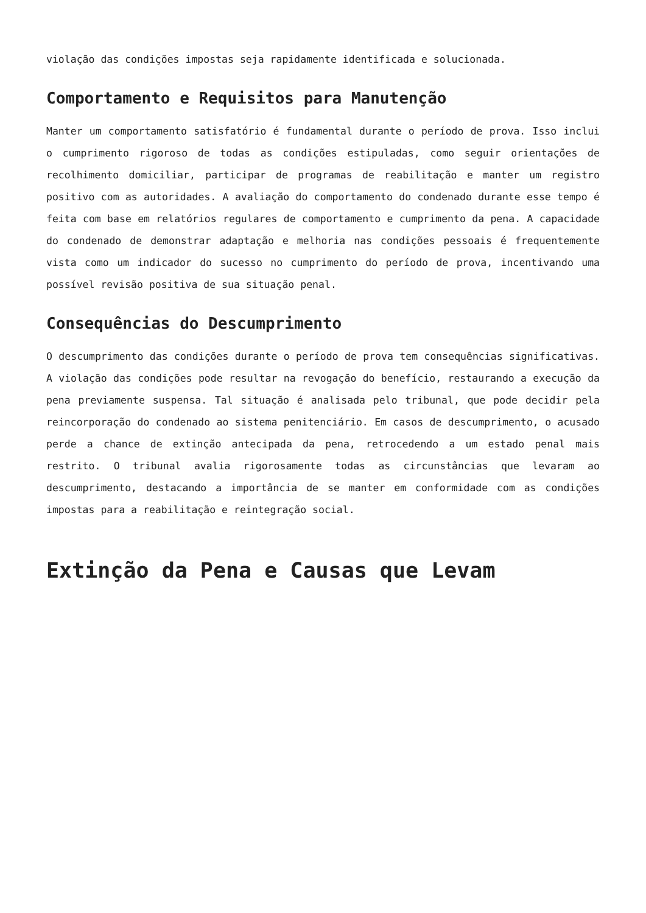violação das condições impostas seja rapidamente identificada e solucionada.
Comportamento e Requisitos para Manutenção
Manter um comportamento satisfatório é fundamental durante o período de prova. Isso inclui o cumprimento rigoroso de todas as condições estipuladas, como seguir orientações de recolhimento domiciliar, participar de programas de reabilitação e manter um registro positivo com as autoridades. A avaliação do comportamento do condenado durante esse tempo é feita com base em relatórios regulares de comportamento e cumprimento da pena. A capacidade do condenado de demonstrar adaptação e melhoria nas condições pessoais é frequentemente vista como um indicador do sucesso no cumprimento do período de prova, incentivando uma possível revisão positiva de sua situação penal.
Consequências do Descumprimento
O descumprimento das condições durante o período de prova tem consequências significativas. A violação das condições pode resultar na revogação do benefício, restaurando a execução da pena previamente suspensa. Tal situação é analisada pelo tribunal, que pode decidir pela reincorporação do condenado ao sistema penitenciário. Em casos de descumprimento, o acusado perde a chance de extinção antecipada da pena, retrocedendo a um estado penal mais restrito. O tribunal avalia rigorosamente todas as circunstâncias que levaram ao descumprimento, destacando a importância de se manter em conformidade com as condições impostas para a reabilitação e reintegração social.
Extinção da Pena e Causas que Levam